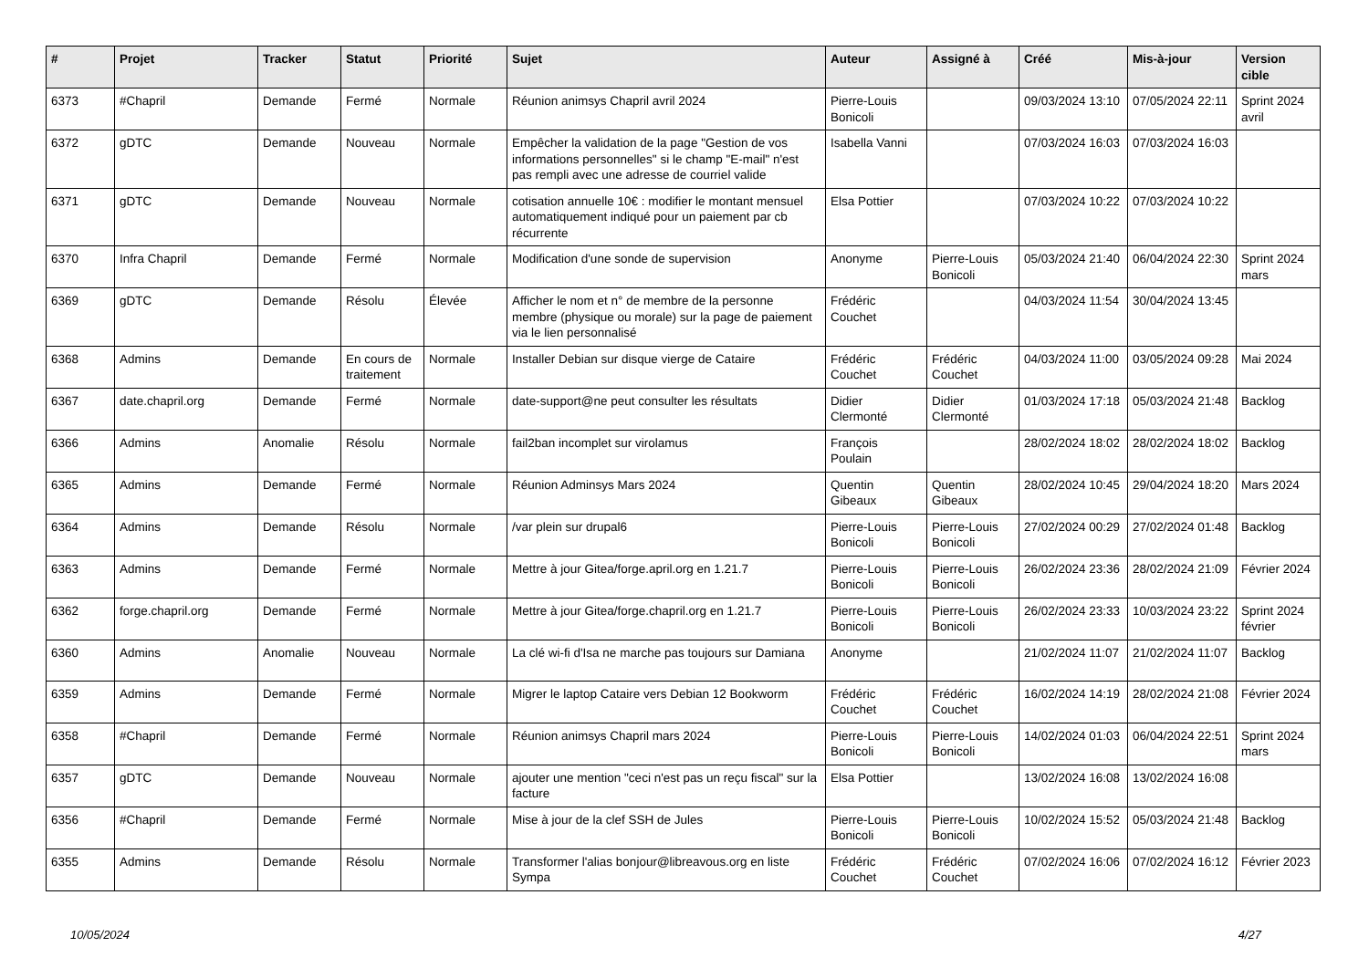| # | Projet | Tracker | Statut | Priorité | Sujet | Auteur | Assigné à | Créé | Mis-à-jour | Version cible |
| --- | --- | --- | --- | --- | --- | --- | --- | --- | --- | --- |
| 6373 | #Chapril | Demande | Fermé | Normale | Réunion animsys Chapril avril 2024 | Pierre-Louis Bonicoli | | 09/03/2024 13:10 | 07/05/2024 22:11 | Sprint 2024 avril |
| 6372 | gDTC | Demande | Nouveau | Normale | Empêcher la validation de la page "Gestion de vos informations personnelles" si le champ "E-mail" n'est pas rempli avec une adresse de courriel valide | Isabella Vanni | | 07/03/2024 16:03 | 07/03/2024 16:03 | |
| 6371 | gDTC | Demande | Nouveau | Normale | cotisation annuelle 10€ : modifier le montant mensuel automatiquement indiqué pour un paiement par cb récurrente | Elsa Pottier | | 07/03/2024 10:22 | 07/03/2024 10:22 | |
| 6370 | Infra Chapril | Demande | Fermé | Normale | Modification d'une sonde de supervision | Anonyme | Pierre-Louis Bonicoli | 05/03/2024 21:40 | 06/04/2024 22:30 | Sprint 2024 mars |
| 6369 | gDTC | Demande | Résolu | Élevée | Afficher le nom et n° de membre de la personne membre (physique ou morale) sur la page de paiement via le lien personnalisé | Frédéric Couchet | | 04/03/2024 11:54 | 30/04/2024 13:45 | |
| 6368 | Admins | Demande | En cours de traitement | Normale | Installer Debian sur disque vierge de Cataire | Frédéric Couchet | Frédéric Couchet | 04/03/2024 11:00 | 03/05/2024 09:28 | Mai 2024 |
| 6367 | date.chapril.org | Demande | Fermé | Normale | date-support@ne peut consulter les résultats | Didier Clermonté | Didier Clermonté | 01/03/2024 17:18 | 05/03/2024 21:48 | Backlog |
| 6366 | Admins | Anomalie | Résolu | Normale | fail2ban incomplet sur virolamus | François Poulain | | 28/02/2024 18:02 | 28/02/2024 18:02 | Backlog |
| 6365 | Admins | Demande | Fermé | Normale | Réunion Adminsys Mars 2024 | Quentin Gibeaux | Quentin Gibeaux | 28/02/2024 10:45 | 29/04/2024 18:20 | Mars 2024 |
| 6364 | Admins | Demande | Résolu | Normale | /var plein sur drupal6 | Pierre-Louis Bonicoli | Pierre-Louis Bonicoli | 27/02/2024 00:29 | 27/02/2024 01:48 | Backlog |
| 6363 | Admins | Demande | Fermé | Normale | Mettre à jour Gitea/forge.april.org en 1.21.7 | Pierre-Louis Bonicoli | Pierre-Louis Bonicoli | 26/02/2024 23:36 | 28/02/2024 21:09 | Février 2024 |
| 6362 | forge.chapril.org | Demande | Fermé | Normale | Mettre à jour Gitea/forge.chapril.org en 1.21.7 | Pierre-Louis Bonicoli | Pierre-Louis Bonicoli | 26/02/2024 23:33 | 10/03/2024 23:22 | Sprint 2024 février |
| 6360 | Admins | Anomalie | Nouveau | Normale | La clé wi-fi d'Isa ne marche pas toujours sur Damiana | Anonyme | | 21/02/2024 11:07 | 21/02/2024 11:07 | Backlog |
| 6359 | Admins | Demande | Fermé | Normale | Migrer le laptop Cataire vers Debian 12 Bookworm | Frédéric Couchet | Frédéric Couchet | 16/02/2024 14:19 | 28/02/2024 21:08 | Février 2024 |
| 6358 | #Chapril | Demande | Fermé | Normale | Réunion animsys Chapril mars 2024 | Pierre-Louis Bonicoli | Pierre-Louis Bonicoli | 14/02/2024 01:03 | 06/04/2024 22:51 | Sprint 2024 mars |
| 6357 | gDTC | Demande | Nouveau | Normale | ajouter une mention "ceci n'est pas un reçu fiscal" sur la facture | Elsa Pottier | | 13/02/2024 16:08 | 13/02/2024 16:08 | |
| 6356 | #Chapril | Demande | Fermé | Normale | Mise à jour de la clef SSH de Jules | Pierre-Louis Bonicoli | Pierre-Louis Bonicoli | 10/02/2024 15:52 | 05/03/2024 21:48 | Backlog |
| 6355 | Admins | Demande | Résolu | Normale | Transformer l'alias bonjour@libreavous.org en liste Sympa | Frédéric Couchet | Frédéric Couchet | 07/02/2024 16:06 | 07/02/2024 16:12 | Février 2023 |
10/05/2024 4/27